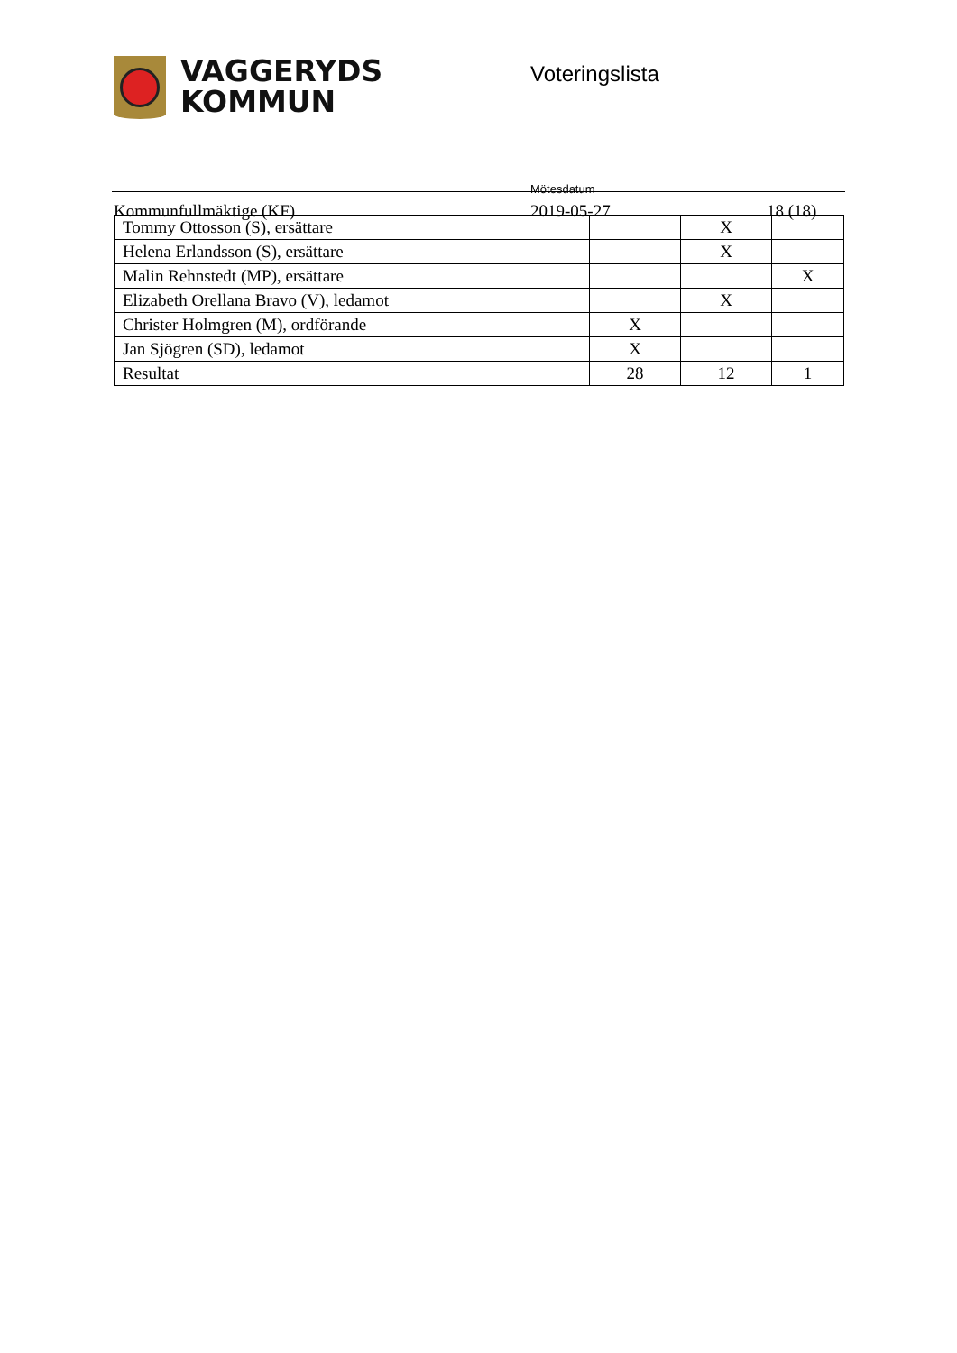VAGGERYDS
KOMMUN
Voteringslista
Kommunfullmäktige (KF)
Mötesdatum
2019-05-27
18 (18)
| Tommy Ottosson (S), ersättare | | X | |
| Helena Erlandsson (S), ersättare | | X | |
| Malin Rehnstedt (MP), ersättare | | | X |
| Elizabeth Orellana Bravo (V), ledamot | | X | |
| Christer Holmgren (M), ordförande | X | | |
| Jan Sjögren (SD), ledamot | X | | |
| Resultat | 28 | 12 | 1 |